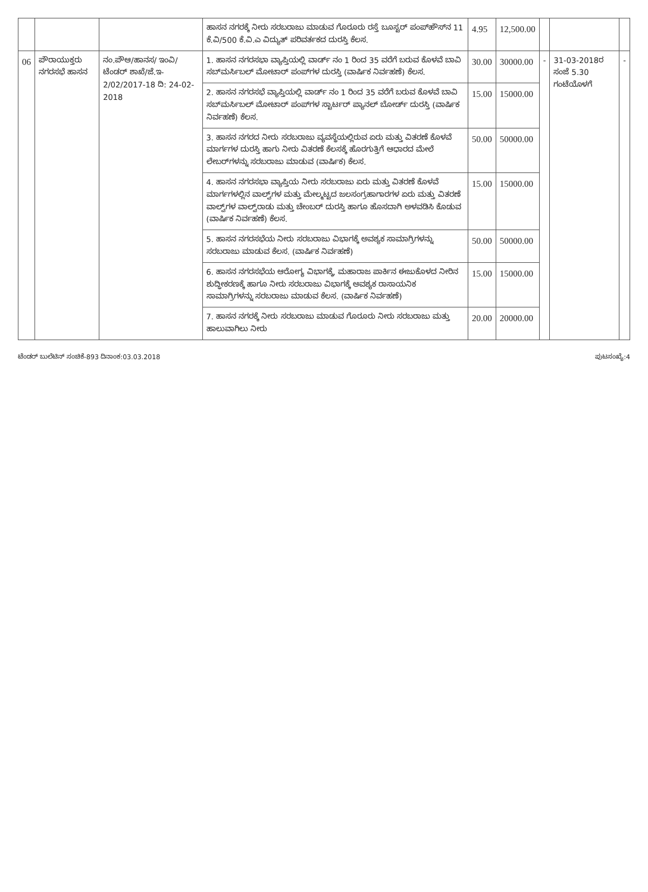| | | | ಹಾಸನ ನಗರಕ್ಕೆ ನೀರು ಸರಬರಾಜು ಮಾಡುವ ಗೊರೂರು ರಸ್ತೆ ಬೂಸ್ಟರ್ ಪಂಪ್‌ಹೌಸ್‌ನ 11 ಕೆ.ವಿ/500 ಕೆ.ವಿ.ಎ ವಿದ್ಯುತ್ ಪರಿವರ್ತಕದ ದುರಸ್ತಿ ಕೆಲಸ. | 4.95 | 12,500.00 | | | |
| 06 | ಪೌರಾಯುಕ್ತರು ನಗರಸಭೆ ಹಾಸನ | ನಂ.ಪೌಆ/ಹಾನಸ/ ಇಂವಿ/ಟೆಂಡರ್ ಶಾಖೆ/ಜೆ.ಇ- 2/02/2017-18 ದಿ: 24-02-2018 | 1. ಹಾಸನ ನಗರಸಭಾ ವ್ಯಾಪ್ತಿಯಲ್ಲಿ ವಾರ್ಡ್ ನಂ 1 ರಿಂದ 35 ವರೆಗೆ ಬರುವ ಕೊಳವೆ ಬಾವಿ ಸಬ್‌ಮರ್ಸಿಬಲ್ ಮೋಟಾರ್ ಪಂಪ್‌ಗಳ ದುರಸ್ತಿ (ವಾರ್ಷಿಕ ನಿರ್ವಹಣೆ) ಕೆಲಸ. | 30.00 | 30000.00 | - | 31-03-2018ರ ಸಂಜೆ 5.30 ಗಂಟೆಯೊಳಗೆ | - |
| | | | 2. ಹಾಸನ ನಗರಸಭೆ ವ್ಯಾಪ್ತಿಯಲ್ಲಿ ವಾರ್ಡ್ ನಂ 1 ರಿಂದ 35 ವರೆಗೆ ಬರುವ ಕೊಳವೆ ಬಾವಿ ಸಬ್‌ಮರ್ಸಿಬಲ್ ಮೋಟಾರ್ ಪಂಪ್‌ಗಳ ಸ್ಟಾರ್ಟರ್ ಪ್ಯಾನಲ್ ಬೋರ್ಡ್ ದುರಸ್ತಿ (ವಾರ್ಷಿಕ ನಿರ್ವಹಣೆ) ಕೆಲಸ. | 15.00 | 15000.00 | | | |
| | | | 3. ಹಾಸನ ನಗರದ ನೀರು ಸರಬರಾಜು ವ್ಯವಸ್ಥೆಯಲ್ಲಿರುವ ಏರು ಮತ್ತು ವಿತರಣೆ ಕೊಳವೆ ಮಾರ್ಗಗಳ ದುರಸ್ತಿ ಹಾಗು ನೀರು ವಿತರಣೆ ಕೆಲಸಕ್ಕೆ ಹೊರಗುತ್ತಿಗೆ ಆಧಾರದ ಮೇಲೆ ಲೇಬರ್‌ಗಳನ್ನು ಸರಬರಾಜು ಮಾಡುವ (ವಾರ್ಷಿಕ) ಕೆಲಸ. | 50.00 | 50000.00 | | | |
| | | | 4. ಹಾಸನ ನಗರಸಭಾ ವ್ಯಾಪ್ತಿಯ ನೀರು ಸರಬರಾಜು ಏರು ಮತ್ತು ವಿತರಣೆ ಕೊಳವೆ ಮಾರ್ಗಗಳಲ್ಲಿನ ವಾಲ್ವ್‌ಗಳ ಮತ್ತು ಮೇಲ್ಮಟ್ಟದ ಜಲಸಂಗ್ರಹಾಗಾರಗಳ ಏರು ಮತ್ತು ವಿತರಣೆ ವಾಲ್ವ್‌ಗಳ ವಾಲ್ವ್‌ರಾಡು ಮತ್ತು ಚೇಂಬರ್ ದುರಸ್ತಿ ಹಾಗೂ ಹೊಸದಾಗಿ ಅಳವಡಿಸಿ ಕೊಡುವ (ವಾರ್ಷಿಕ ನಿರ್ವಹಣೆ) ಕೆಲಸ. | 15.00 | 15000.00 | | | |
| | | | 5. ಹಾಸನ ನಗರಸಭೆಯ ನೀರು ಸರಬರಾಜು ವಿಭಾಗಕ್ಕೆ ಅವಶ್ಯಕ ಸಾಮಾಗ್ರಿಗಳನ್ನು ಸರಬರಾಜು ಮಾಡುವ ಕೆಲಸ. (ವಾರ್ಷಿಕ ನಿರ್ವಹಣೆ) | 50.00 | 50000.00 | | | |
| | | | 6. ಹಾಸನ ನಗರಸಭೆಯ ಆರೋಗ್ಯ ವಿಭಾಗಕ್ಕೆ, ಮಹಾರಾಜ ಪಾರ್ಕಿನ ಈಜುಕೊಳದ ನೀರಿನ ಶುದ್ಧೀಕರಣಕ್ಕೆ ಹಾಗೂ ನೀರು ಸರಬರಾಜು ವಿಭಾಗಕ್ಕೆ ಅವಶ್ಯಕ ರಾಸಾಯನಿಕ ಸಾಮಾಗ್ರಿಗಳನ್ನು ಸರಬರಾಜು ಮಾಡುವ ಕೆಲಸ. (ವಾರ್ಷಿಕ ನಿರ್ವಹಣೆ) | 15.00 | 15000.00 | | | |
| | | | 7. ಹಾಸನ ನಗರಕ್ಕೆ ನೀರು ಸರಬರಾಜು ಮಾಡುವ ಗೊರೂರು ನೀರು ಸರಬರಾಜು ಮತ್ತು ಹಾಲುವಾಗಿಲು ನೀರು | 20.00 | 20000.00 | | | |
ಟೆಂಡರ್ ಬುಲೆಟಿನ್ ಸಂಚಿಕೆ-893 ದಿನಾಂಕ:03.03.2018 ಪುಟಸಂಖ್ಯೆ:4